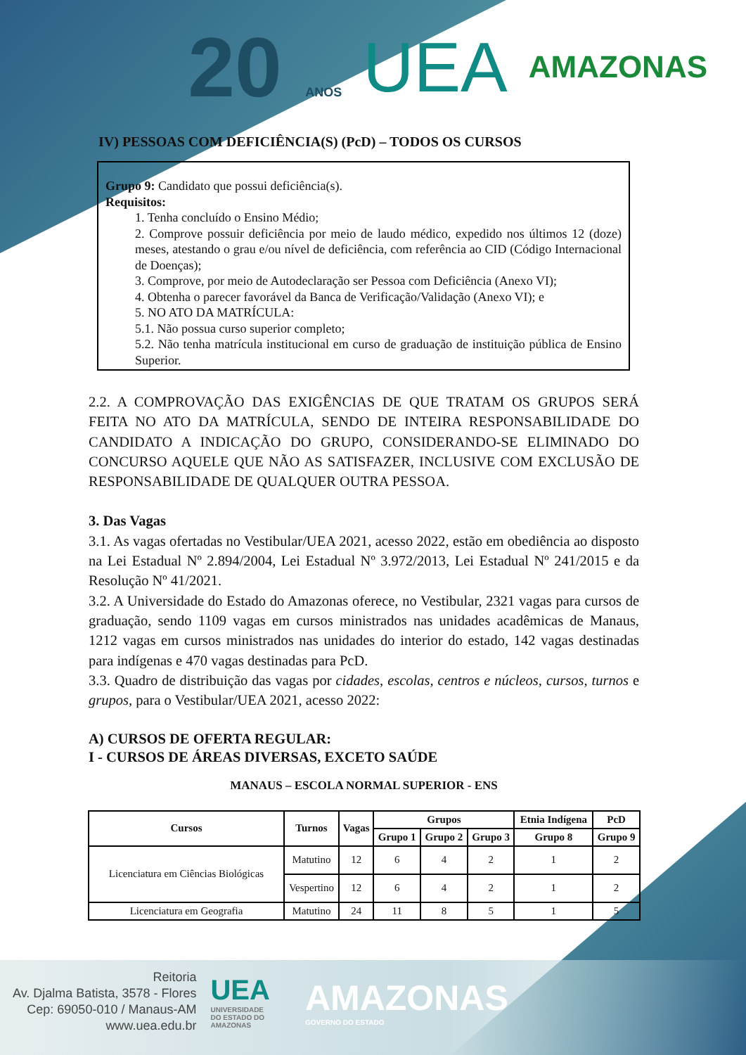20 ANOS UEA AMAZONAS
IV) PESSOAS COM DEFICIÊNCIA(S) (PcD) – TODOS OS CURSOS
Grupo 9: Candidato que possui deficiência(s).
Requisitos:
1. Tenha concluído o Ensino Médio;
2. Comprove possuir deficiência por meio de laudo médico, expedido nos últimos 12 (doze) meses, atestando o grau e/ou nível de deficiência, com referência ao CID (Código Internacional de Doenças);
3. Comprove, por meio de Autodeclaração ser Pessoa com Deficiência (Anexo VI);
4. Obtenha o parecer favorável da Banca de Verificação/Validação (Anexo VI); e
5. NO ATO DA MATRÍCULA:
5.1. Não possua curso superior completo;
5.2. Não tenha matrícula institucional em curso de graduação de instituição pública de Ensino Superior.
2.2. A COMPROVAÇÃO DAS EXIGÊNCIAS DE QUE TRATAM OS GRUPOS SERÁ FEITA NO ATO DA MATRÍCULA, SENDO DE INTEIRA RESPONSABILIDADE DO CANDIDATO A INDICAÇÃO DO GRUPO, CONSIDERANDO-SE ELIMINADO DO CONCURSO AQUELE QUE NÃO AS SATISFAZER, INCLUSIVE COM EXCLUSÃO DE RESPONSABILIDADE DE QUALQUER OUTRA PESSOA.
3. Das Vagas
3.1. As vagas ofertadas no Vestibular/UEA 2021, acesso 2022, estão em obediência ao disposto na Lei Estadual Nº 2.894/2004, Lei Estadual Nº 3.972/2013, Lei Estadual Nº 241/2015 e da Resolução Nº 41/2021.
3.2. A Universidade do Estado do Amazonas oferece, no Vestibular, 2321 vagas para cursos de graduação, sendo 1109 vagas em cursos ministrados nas unidades acadêmicas de Manaus, 1212 vagas em cursos ministrados nas unidades do interior do estado, 142 vagas destinadas para indígenas e 470 vagas destinadas para PcD.
3.3. Quadro de distribuição das vagas por cidades, escolas, centros e núcleos, cursos, turnos e grupos, para o Vestibular/UEA 2021, acesso 2022:
A) CURSOS DE OFERTA REGULAR:
I - CURSOS DE ÁREAS DIVERSAS, EXCETO SAÚDE
MANAUS – ESCOLA NORMAL SUPERIOR - ENS
| Cursos | Turnos | Vagas | Grupos | | | Etnia Indígena | PcD |
| --- | --- | --- | --- | --- | --- | --- | --- |
| | | | Grupo 1 | Grupo 2 | Grupo 3 | Grupo 8 | Grupo 9 |
| Licenciatura em Ciências Biológicas | Matutino | 12 | 6 | 4 | 2 | 1 | 2 |
| | Vespertino | 12 | 6 | 4 | 2 | 1 | 2 |
| Licenciatura em Geografia | Matutino | 24 | 11 | 8 | 5 | 1 | 5 |
Reitoria
Av. Djalma Batista, 3578 - Flores
Cep: 69050-010 / Manaus-AM
www.uea.edu.br
UEA
UNIVERSIDADE
DO ESTADO DO
AMAZONAS
AMAZONAS
GOVERNO DO ESTADO